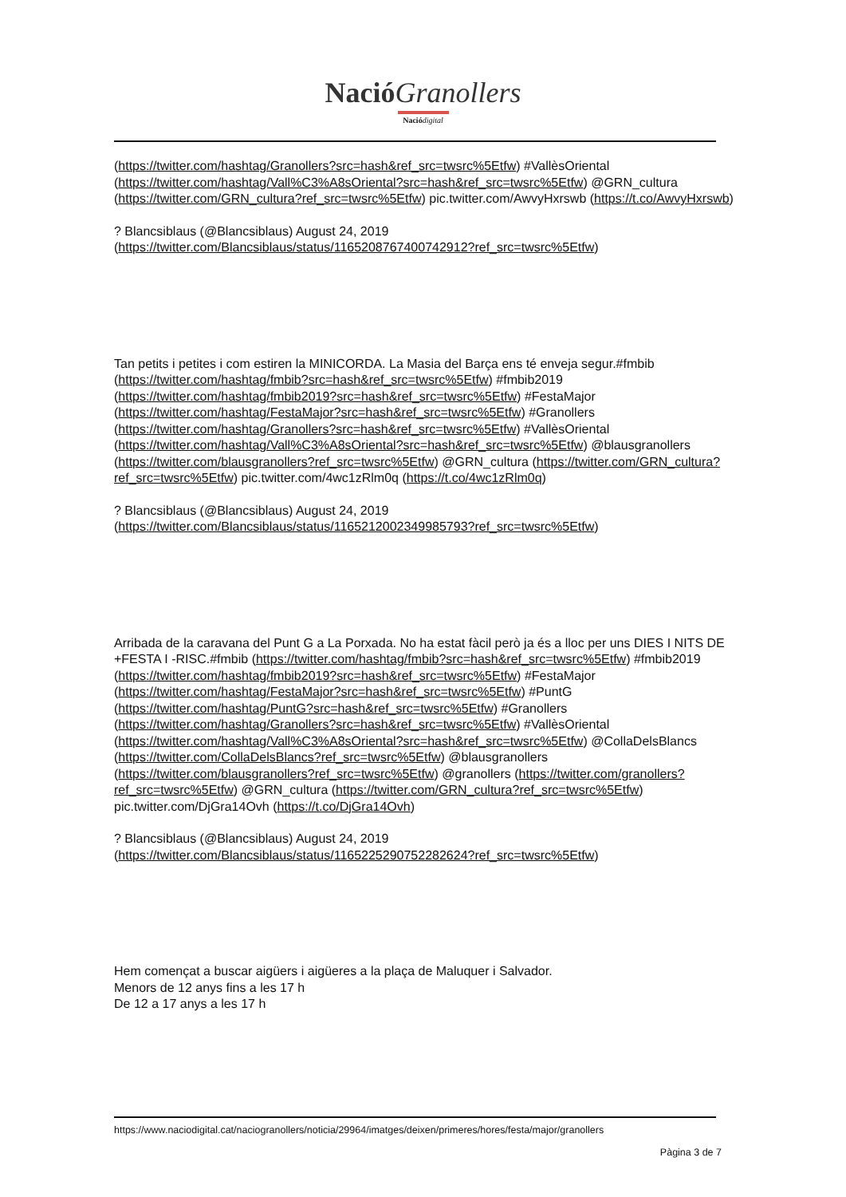Nació Granollers
Nació digital
(https://twitter.com/hashtag/Granollers?src=hash&ref_src=twsrc%5Etfw) #VallèsOriental (https://twitter.com/hashtag/Vall%C3%A8sOriental?src=hash&ref_src=twsrc%5Etfw) @GRN_cultura (https://twitter.com/GRN_cultura?ref_src=twsrc%5Etfw) pic.twitter.com/AwvyHxrswb (https://t.co/AwvyHxrswb)
? Blancsiblaus (@Blancsiblaus) August 24, 2019
(https://twitter.com/Blancsiblaus/status/1165208767400742912?ref_src=twsrc%5Etfw)
Tan petits i petites i com estiren la MINICORDA. La Masia del Barça ens té enveja segur.#fmbib (https://twitter.com/hashtag/fmbib?src=hash&ref_src=twsrc%5Etfw) #fmbib2019 (https://twitter.com/hashtag/fmbib2019?src=hash&ref_src=twsrc%5Etfw) #FestaMajor (https://twitter.com/hashtag/FestaMajor?src=hash&ref_src=twsrc%5Etfw) #Granollers (https://twitter.com/hashtag/Granollers?src=hash&ref_src=twsrc%5Etfw) #VallèsOriental (https://twitter.com/hashtag/Vall%C3%A8sOriental?src=hash&ref_src=twsrc%5Etfw) @blausgranollers (https://twitter.com/blausgranollers?ref_src=twsrc%5Etfw) @GRN_cultura (https://twitter.com/GRN_cultura?ref_src=twsrc%5Etfw) pic.twitter.com/4wc1zRlm0q (https://t.co/4wc1zRlm0q)
? Blancsiblaus (@Blancsiblaus) August 24, 2019
(https://twitter.com/Blancsiblaus/status/1165212002349985793?ref_src=twsrc%5Etfw)
Arribada de la caravana del Punt G a La Porxada. No ha estat fàcil però ja és a lloc per uns DIES I NITS DE +FESTA I -RISC.#fmbib (https://twitter.com/hashtag/fmbib?src=hash&ref_src=twsrc%5Etfw) #fmbib2019 (https://twitter.com/hashtag/fmbib2019?src=hash&ref_src=twsrc%5Etfw) #FestaMajor (https://twitter.com/hashtag/FestaMajor?src=hash&ref_src=twsrc%5Etfw) #PuntG (https://twitter.com/hashtag/PuntG?src=hash&ref_src=twsrc%5Etfw) #Granollers (https://twitter.com/hashtag/Granollers?src=hash&ref_src=twsrc%5Etfw) #VallèsOriental (https://twitter.com/hashtag/Vall%C3%A8sOriental?src=hash&ref_src=twsrc%5Etfw) @CollaDelsBlancs (https://twitter.com/CollaDelsBlancs?ref_src=twsrc%5Etfw) @blausgranollers (https://twitter.com/blausgranollers?ref_src=twsrc%5Etfw) @granollers (https://twitter.com/granollers?ref_src=twsrc%5Etfw) @GRN_cultura (https://twitter.com/GRN_cultura?ref_src=twsrc%5Etfw) pic.twitter.com/DjGra14Ovh (https://t.co/DjGra14Ovh)
? Blancsiblaus (@Blancsiblaus) August 24, 2019
(https://twitter.com/Blancsiblaus/status/1165225290752282624?ref_src=twsrc%5Etfw)
Hem començat a buscar aigüers i aigüeres a la plaça de Maluquer i Salvador.
Menors de 12 anys fins a les 17 h
De 12 a 17 anys a les 17 h
https://www.naciodigital.cat/naciogranollers/noticia/29964/imatges/deixen/primeres/hores/festa/major/granollers
Pàgina 3 de 7